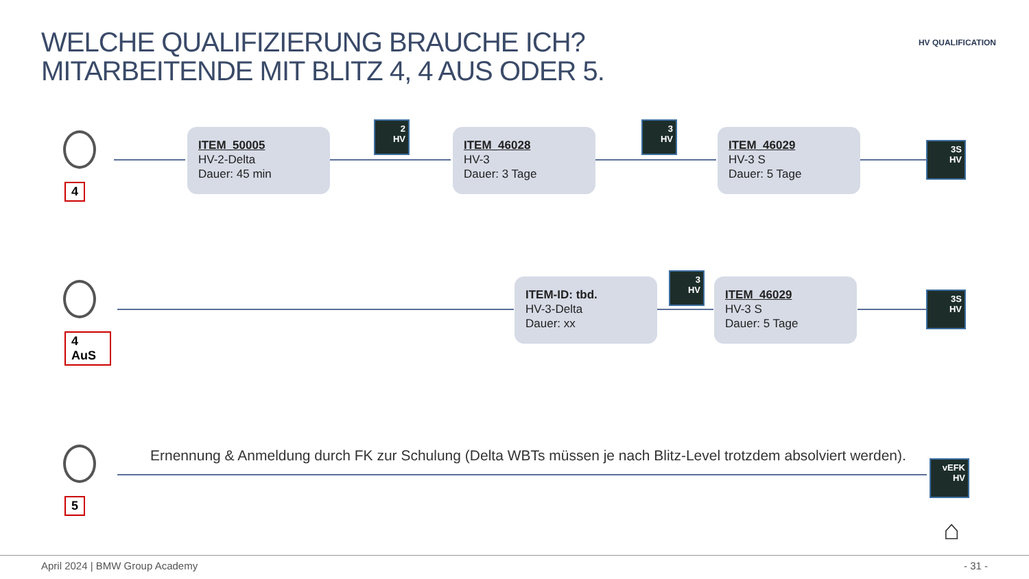WELCHE QUALIFIZIERUNG BRAUCHE ICH?
MITARBEITENDE MIT BLITZ 4, 4 AUS ODER 5.
HV QUALIFICATION
4
ITEM_50005
HV-2-Delta
Dauer: 45 min
2
HV
ITEM_46028
HV-3
Dauer: 3 Tage
3
HV
ITEM_46029
HV-3 S
Dauer: 5 Tage
3S
HV
4 AuS
ITEM-ID: tbd.
HV-3-Delta
Dauer: xx
3
HV
ITEM_46029
HV-3 S
Dauer: 5 Tage
3S
HV
5
Ernennung & Anmeldung durch FK zur Schulung (Delta WBTs müssen je nach Blitz-Level trotzdem absolviert werden).
vEFK
HV
⌂
April 2024 | BMW Group Academy - 31 -